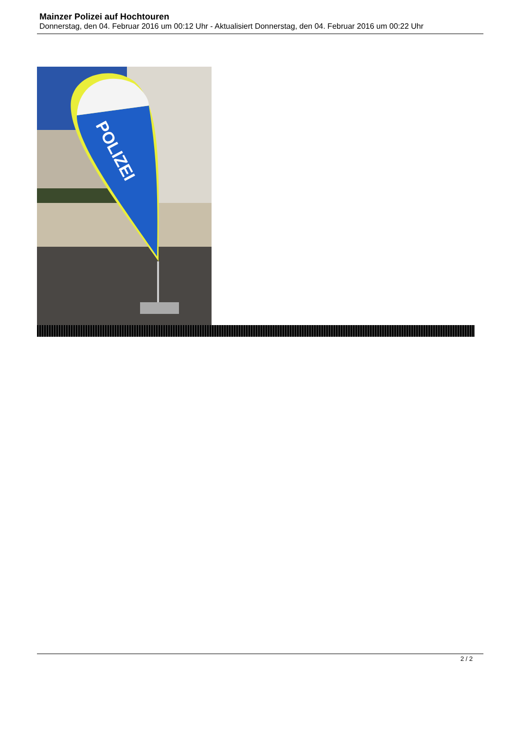Mainzer Polizei auf Hochtouren
Donnerstag, den 04. Februar 2016 um 00:12 Uhr - Aktualisiert Donnerstag, den 04. Februar 2016 um 00:22 Uhr
POLIZEI
2 / 2